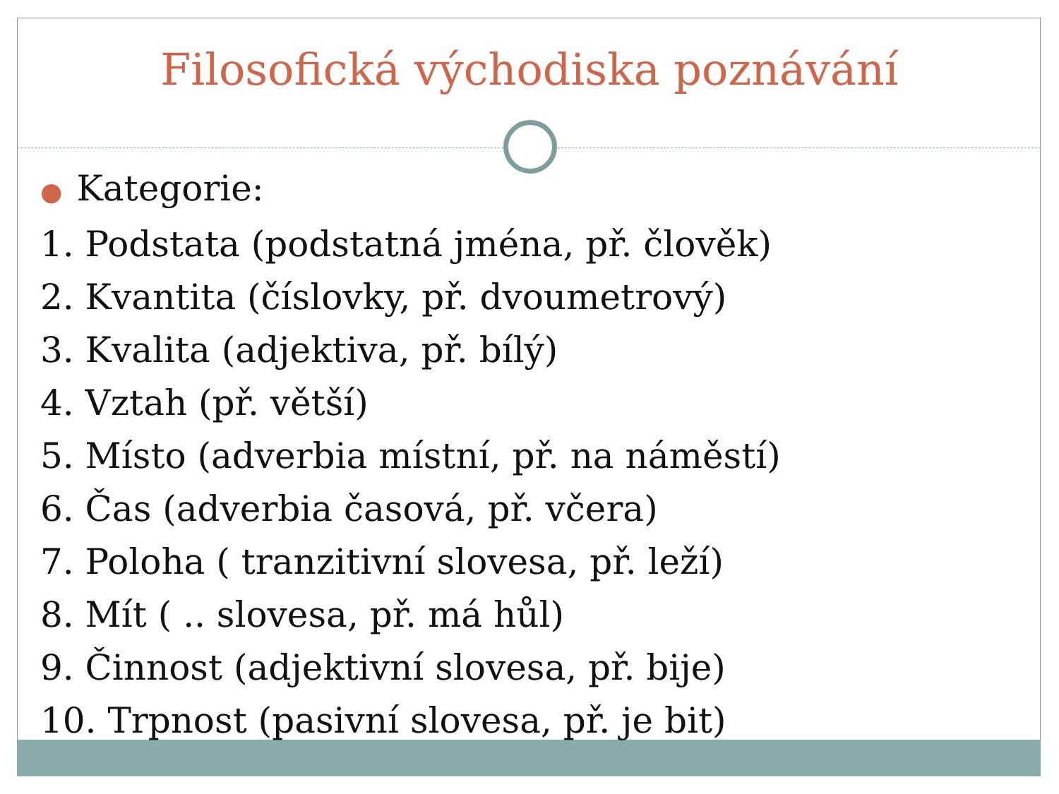Filosofická východiska poznávání
● Kategorie:
1. Podstata (podstatná jména, př. člověk)
2. Kvantita (číslovky, př. dvoumetrový)
3. Kvalita (adjektiva, př. bílý)
4. Vztah (př. větší)
5. Místo (adverbia místní, př. na náměstí)
6. Čas (adverbia časová, př. včera)
7. Poloha ( tranzitivní slovesa, př. leží)
8. Mít ( .. slovesa, př. má hůl)
9. Činnost (adjektivní slovesa, př. bije)
10. Trpnost (pasivní slovesa, př. je bit)